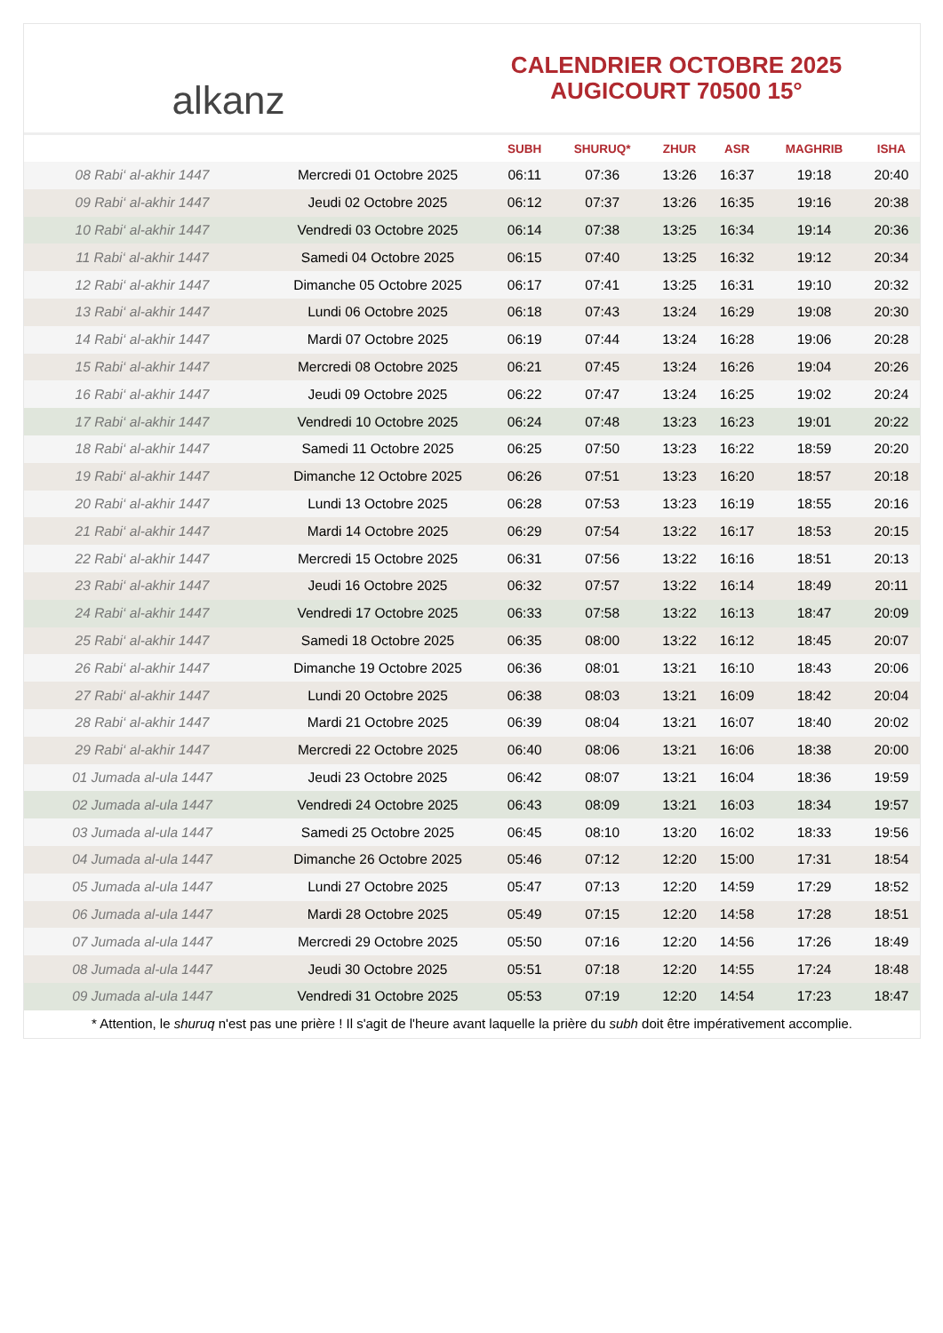alkanz
CALENDRIER OCTOBRE 2025
AUGICOURT 70500 15°
| | | SUBH | SHURUQ* | ZHUR | ASR | MAGHRIB | ISHA |
| --- | --- | --- | --- | --- | --- | --- | --- |
| 08 Rabi‘ al-akhir 1447 | Mercredi 01 Octobre 2025 | 06:11 | 07:36 | 13:26 | 16:37 | 19:18 | 20:40 |
| 09 Rabi‘ al-akhir 1447 | Jeudi 02 Octobre 2025 | 06:12 | 07:37 | 13:26 | 16:35 | 19:16 | 20:38 |
| 10 Rabi‘ al-akhir 1447 | Vendredi 03 Octobre 2025 | 06:14 | 07:38 | 13:25 | 16:34 | 19:14 | 20:36 |
| 11 Rabi‘ al-akhir 1447 | Samedi 04 Octobre 2025 | 06:15 | 07:40 | 13:25 | 16:32 | 19:12 | 20:34 |
| 12 Rabi‘ al-akhir 1447 | Dimanche 05 Octobre 2025 | 06:17 | 07:41 | 13:25 | 16:31 | 19:10 | 20:32 |
| 13 Rabi‘ al-akhir 1447 | Lundi 06 Octobre 2025 | 06:18 | 07:43 | 13:24 | 16:29 | 19:08 | 20:30 |
| 14 Rabi‘ al-akhir 1447 | Mardi 07 Octobre 2025 | 06:19 | 07:44 | 13:24 | 16:28 | 19:06 | 20:28 |
| 15 Rabi‘ al-akhir 1447 | Mercredi 08 Octobre 2025 | 06:21 | 07:45 | 13:24 | 16:26 | 19:04 | 20:26 |
| 16 Rabi‘ al-akhir 1447 | Jeudi 09 Octobre 2025 | 06:22 | 07:47 | 13:24 | 16:25 | 19:02 | 20:24 |
| 17 Rabi‘ al-akhir 1447 | Vendredi 10 Octobre 2025 | 06:24 | 07:48 | 13:23 | 16:23 | 19:01 | 20:22 |
| 18 Rabi‘ al-akhir 1447 | Samedi 11 Octobre 2025 | 06:25 | 07:50 | 13:23 | 16:22 | 18:59 | 20:20 |
| 19 Rabi‘ al-akhir 1447 | Dimanche 12 Octobre 2025 | 06:26 | 07:51 | 13:23 | 16:20 | 18:57 | 20:18 |
| 20 Rabi‘ al-akhir 1447 | Lundi 13 Octobre 2025 | 06:28 | 07:53 | 13:23 | 16:19 | 18:55 | 20:16 |
| 21 Rabi‘ al-akhir 1447 | Mardi 14 Octobre 2025 | 06:29 | 07:54 | 13:22 | 16:17 | 18:53 | 20:15 |
| 22 Rabi‘ al-akhir 1447 | Mercredi 15 Octobre 2025 | 06:31 | 07:56 | 13:22 | 16:16 | 18:51 | 20:13 |
| 23 Rabi‘ al-akhir 1447 | Jeudi 16 Octobre 2025 | 06:32 | 07:57 | 13:22 | 16:14 | 18:49 | 20:11 |
| 24 Rabi‘ al-akhir 1447 | Vendredi 17 Octobre 2025 | 06:33 | 07:58 | 13:22 | 16:13 | 18:47 | 20:09 |
| 25 Rabi‘ al-akhir 1447 | Samedi 18 Octobre 2025 | 06:35 | 08:00 | 13:22 | 16:12 | 18:45 | 20:07 |
| 26 Rabi‘ al-akhir 1447 | Dimanche 19 Octobre 2025 | 06:36 | 08:01 | 13:21 | 16:10 | 18:43 | 20:06 |
| 27 Rabi‘ al-akhir 1447 | Lundi 20 Octobre 2025 | 06:38 | 08:03 | 13:21 | 16:09 | 18:42 | 20:04 |
| 28 Rabi‘ al-akhir 1447 | Mardi 21 Octobre 2025 | 06:39 | 08:04 | 13:21 | 16:07 | 18:40 | 20:02 |
| 29 Rabi‘ al-akhir 1447 | Mercredi 22 Octobre 2025 | 06:40 | 08:06 | 13:21 | 16:06 | 18:38 | 20:00 |
| 01 Jumada al-ula 1447 | Jeudi 23 Octobre 2025 | 06:42 | 08:07 | 13:21 | 16:04 | 18:36 | 19:59 |
| 02 Jumada al-ula 1447 | Vendredi 24 Octobre 2025 | 06:43 | 08:09 | 13:21 | 16:03 | 18:34 | 19:57 |
| 03 Jumada al-ula 1447 | Samedi 25 Octobre 2025 | 06:45 | 08:10 | 13:20 | 16:02 | 18:33 | 19:56 |
| 04 Jumada al-ula 1447 | Dimanche 26 Octobre 2025 | 05:46 | 07:12 | 12:20 | 15:00 | 17:31 | 18:54 |
| 05 Jumada al-ula 1447 | Lundi 27 Octobre 2025 | 05:47 | 07:13 | 12:20 | 14:59 | 17:29 | 18:52 |
| 06 Jumada al-ula 1447 | Mardi 28 Octobre 2025 | 05:49 | 07:15 | 12:20 | 14:58 | 17:28 | 18:51 |
| 07 Jumada al-ula 1447 | Mercredi 29 Octobre 2025 | 05:50 | 07:16 | 12:20 | 14:56 | 17:26 | 18:49 |
| 08 Jumada al-ula 1447 | Jeudi 30 Octobre 2025 | 05:51 | 07:18 | 12:20 | 14:55 | 17:24 | 18:48 |
| 09 Jumada al-ula 1447 | Vendredi 31 Octobre 2025 | 05:53 | 07:19 | 12:20 | 14:54 | 17:23 | 18:47 |
* Attention, le shuruq n'est pas une prière ! Il s'agit de l'heure avant laquelle la prière du subh doit être impérativement accomplie.